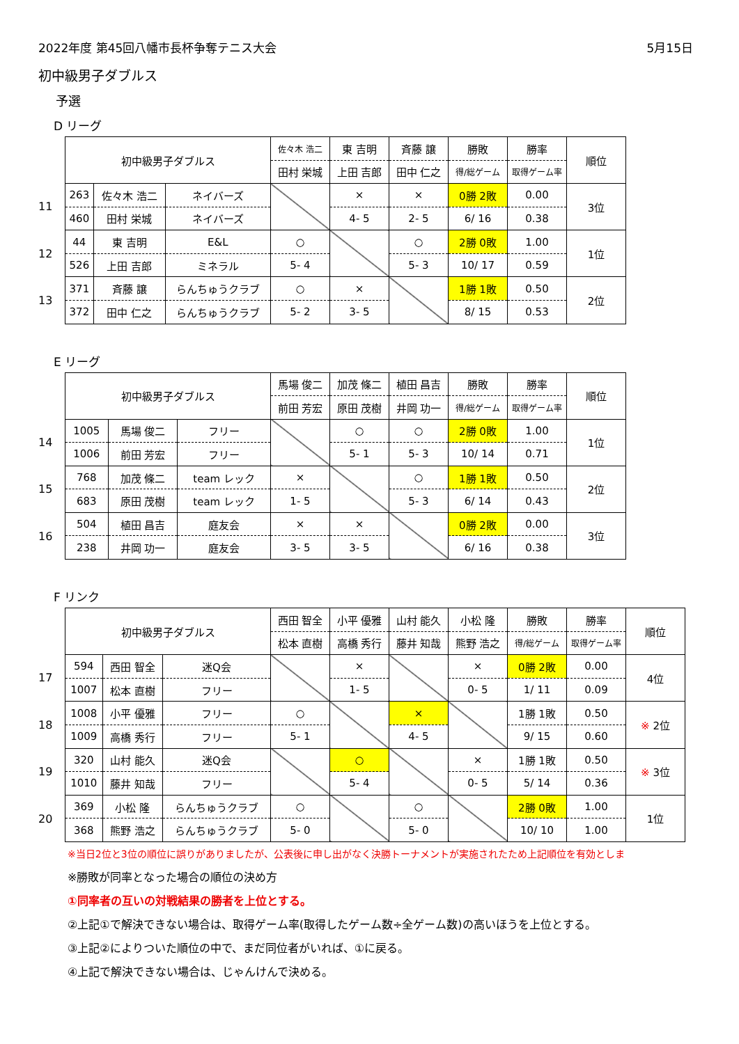2022年度 第45回八幡市長杯争奪テニス大会 5月15日
初中級男子ダブルス
予選
D リーグ
11
12
13
| 初中級男子ダブルス | | | 佐々木 浩二 | 東 吉明 | 斉藤 譲 | 勝敗 | 勝率 | 順位 |
| | | | 田村 栄城 | 上田 吉郎 | 田中 仁之 | 得/総ゲーム | 取得ゲーム率 | |
| 263 | 佐々木 浩二 | ネイバーズ | | × | × | 0勝 2敗 | 0.00 | 3位 |
| 460 | 田村 栄城 | ネイバーズ | | 4- 5 | 2- 5 | 6/ 16 | 0.38 | |
| 44 | 東 吉明 | E&L | ○ | | ○ | 2勝 0敗 | 1.00 | 1位 |
| 526 | 上田 吉郎 | ミネラル | 5- 4 | | 5- 3 | 10/ 17 | 0.59 | |
| 371 | 斉藤 譲 | らんちゅうクラブ | ○ | × | | 1勝 1敗 | 0.50 | 2位 |
| 372 | 田中 仁之 | らんちゅうクラブ | 5- 2 | 3- 5 | | 8/ 15 | 0.53 | |
E リーグ
14
15
16
| 初中級男子ダブルス | | | 馬場 俊二 | 加茂 條二 | 植田 昌吉 | 勝敗 | 勝率 | 順位 |
| | | | 前田 芳宏 | 原田 茂樹 | 井岡 功一 | 得/総ゲーム | 取得ゲーム率 | |
| 1005 | 馬場 俊二 | フリー | | ○ | ○ | 2勝 0敗 | 1.00 | 1位 |
| 1006 | 前田 芳宏 | フリー | | 5- 1 | 5- 3 | 10/ 14 | 0.71 | |
| 768 | 加茂 條二 | team レック | × | | ○ | 1勝 1敗 | 0.50 | 2位 |
| 683 | 原田 茂樹 | team レック | 1- 5 | | 5- 3 | 6/ 14 | 0.43 | |
| 504 | 植田 昌吉 | 庭友会 | × | × | | 0勝 2敗 | 0.00 | 3位 |
| 238 | 井岡 功一 | 庭友会 | 3- 5 | 3- 5 | | 6/ 16 | 0.38 | |
F リンク
17
18
19
20
| 初中級男子ダブルス | | | 西田 智全 | 小平 優雅 | 山村 能久 | 小松 隆 | 勝敗 | 勝率 | 順位 |
| | | | 松本 直樹 | 高橋 秀行 | 藤井 知哉 | 熊野 浩之 | 得/総ゲーム | 取得ゲーム率 | |
| 594 | 西田 智全 | 迷Q会 | | × | | × | 0勝 2敗 | 0.00 | 4位 |
| 1007 | 松本 直樹 | フリー | | 1- 5 | | 0- 5 | 1/ 11 | 0.09 | |
| 1008 | 小平 優雅 | フリー | ○ | | × | | 1勝 1敗 | 0.50 | ※ 2位 |
| 1009 | 高橋 秀行 | フリー | 5- 1 | | 4- 5 | | 9/ 15 | 0.60 | |
| 320 | 山村 能久 | 迷Q会 | | ○ | | × | 1勝 1敗 | 0.50 | ※ 3位 |
| 1010 | 藤井 知哉 | フリー | | 5- 4 | | 0- 5 | 5/ 14 | 0.36 | |
| 369 | 小松 隆 | らんちゅうクラブ | ○ | | ○ | | 2勝 0敗 | 1.00 | 1位 |
| 368 | 熊野 浩之 | らんちゅうクラブ | 5- 0 | | 5- 0 | | 10/ 10 | 1.00 | |
※当日2位と3位の順位に誤りがありましたが、公表後に申し出がなく決勝トーナメントが実施されたため上記順位を有効としま
※勝敗が同率となった場合の順位の決め方
①同率者の互いの対戦結果の勝者を上位とする。
②上記①で解決できない場合は、取得ゲーム率(取得したゲーム数÷全ゲーム数)の高いほうを上位とする。
③上記②によりついた順位の中で、まだ同位者がいれば、①に戻る。
④上記で解決できない場合は、じゃんけんで決める。